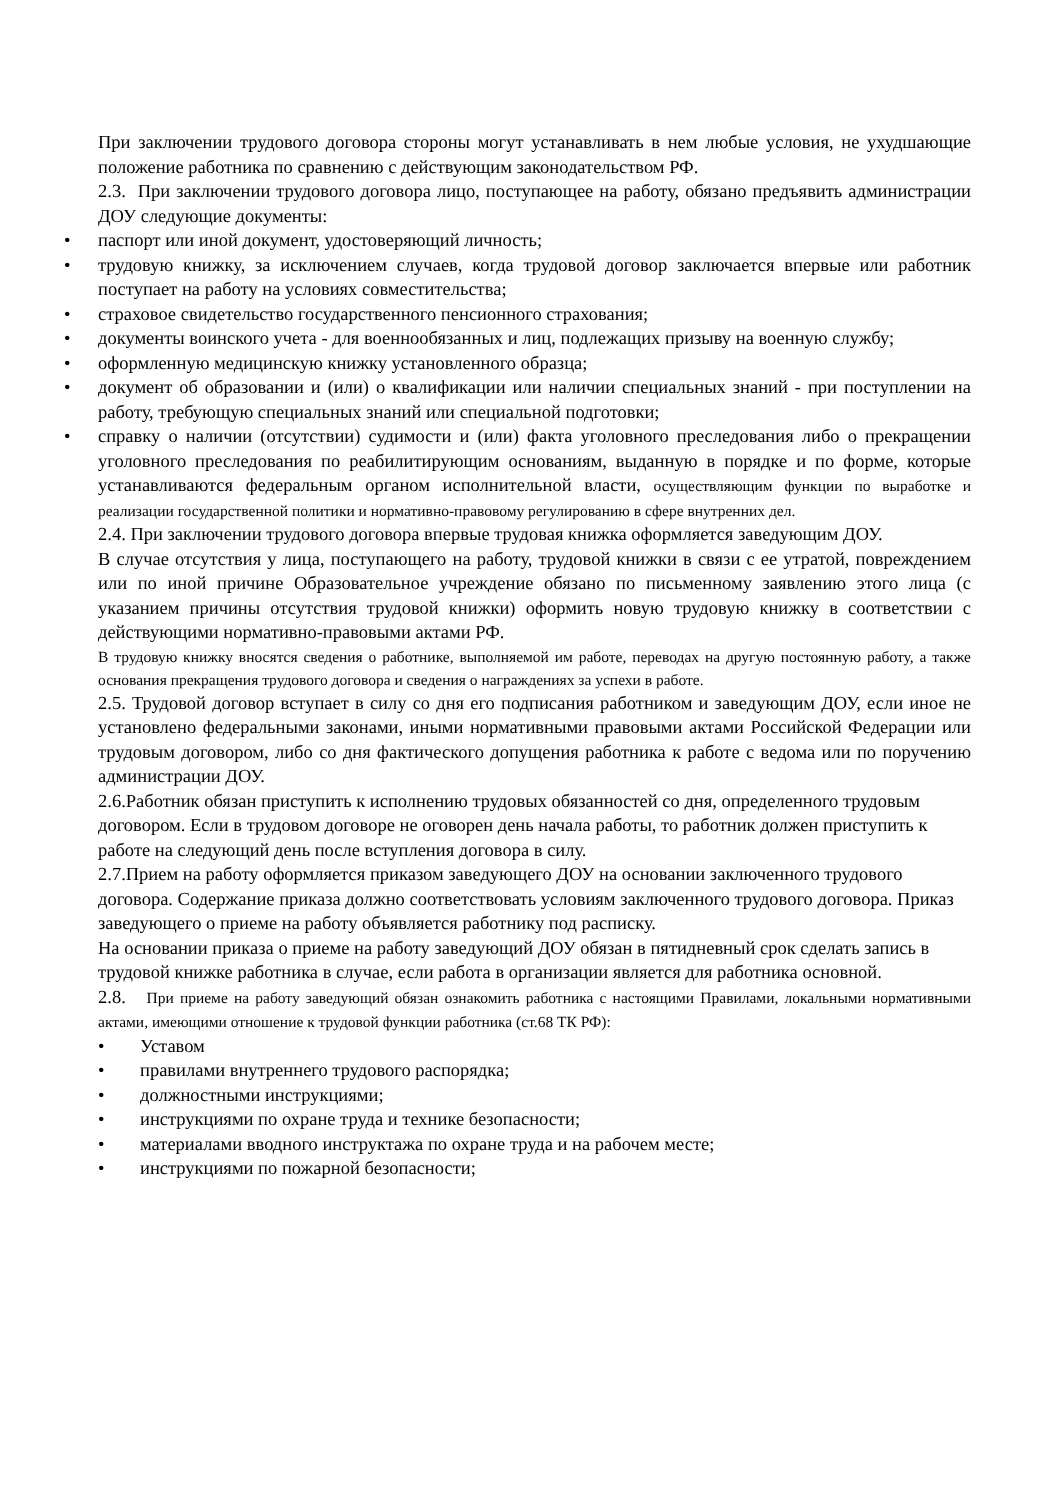При заключении трудового договора стороны могут устанавливать в нем любые условия, не ухудшающие положение работника по сравнению с действующим законодательством РФ.
2.3. При заключении трудового договора лицо, поступающее на работу, обязано предъявить администрации ДОУ следующие документы:
• паспорт или иной документ, удостоверяющий личность;
• трудовую книжку, за исключением случаев, когда трудовой договор заключается впервые или работник поступает на работу на условиях совместительства;
• страховое свидетельство государственного пенсионного страхования;
• документы воинского учета - для военнообязанных и лиц, подлежащих призыву на военную службу;
• оформленную медицинскую книжку установленного образца;
• документ об образовании и (или) о квалификации или наличии специальных знаний - при поступлении на работу, требующую специальных знаний или специальной подготовки;
• справку о наличии (отсутствии) судимости и (или) факта уголовного преследования либо о прекращении уголовного преследования по реабилитирующим основаниям, выданную в порядке и по форме, которые устанавливаются федеральным органом исполнительной власти, осуществляющим функции по выработке и реализации государственной политики и нормативно-правовому регулированию в сфере внутренних дел.
2.4. При заключении трудового договора впервые трудовая книжка оформляется заведующим ДОУ.
В случае отсутствия у лица, поступающего на работу, трудовой книжки в связи с ее утратой, повреждением или по иной причине Образовательное учреждение обязано по письменному заявлению этого лица (с указанием причины отсутствия трудовой книжки) оформить новую трудовую книжку в соответствии с действующими нормативно-правовыми актами РФ.
В трудовую книжку вносятся сведения о работнике, выполняемой им работе, переводах на другую постоянную работу, а также основания прекращения трудового договора и сведения о награждениях за успехи в работе.
2.5. Трудовой договор вступает в силу со дня его подписания работником и заведующим ДОУ, если иное не установлено федеральными законами, иными нормативными правовыми актами Российской Федерации или трудовым договором, либо со дня фактического допущения работника к работе с ведома или по поручению администрации ДОУ.
2.6.Работник обязан приступить к исполнению трудовых обязанностей со дня, определенного трудовым договором. Если в трудовом договоре не оговорен день начала работы, то работник должен приступить к работе на следующий день после вступления договора в силу.
2.7.Прием на работу оформляется приказом заведующего ДОУ на основании заключенного трудового договора. Содержание приказа должно соответствовать условиям заключенного трудового договора. Приказ заведующего о приеме на работу объявляется работнику под расписку.
На основании приказа о приеме на работу заведующий ДОУ обязан в пятидневный срок сделать запись в трудовой книжке работника в случае, если работа в организации является для работника основной.
2.8. При приеме на работу заведующий обязан ознакомить работника с настоящими Правилами, локальными нормативными актами, имеющими отношение к трудовой функции работника (ст.68 ТК РФ):
• Уставом
• правилами внутреннего трудового распорядка;
• должностными инструкциями;
• инструкциями по охране труда и технике безопасности;
• материалами вводного инструктажа по охране труда и на рабочем месте;
• инструкциями по пожарной безопасности;